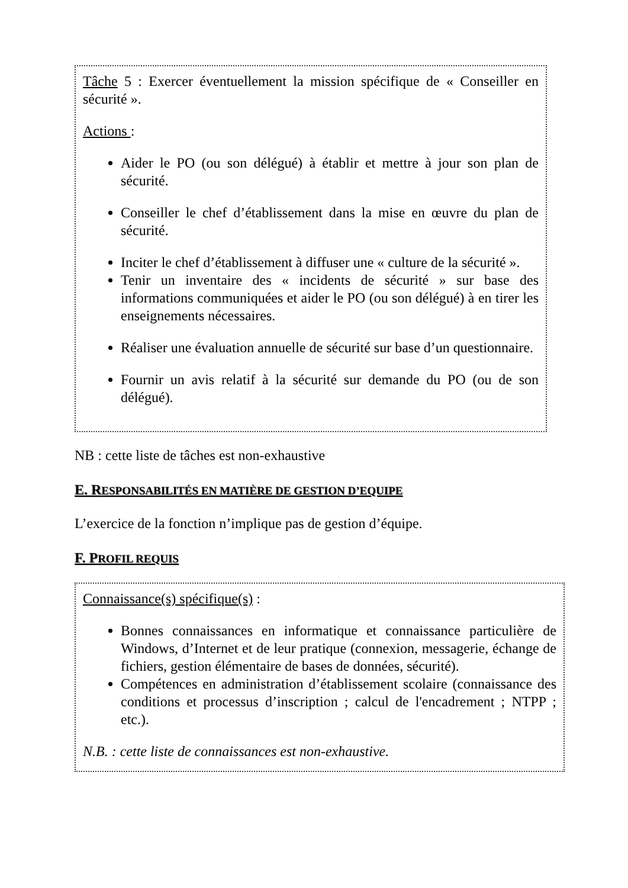Tâche 5 : Exercer éventuellement la mission spécifique de « Conseiller en sécurité ».
Actions :
Aider le PO (ou son délégué) à établir et mettre à jour son plan de sécurité.
Conseiller le chef d’établissement dans la mise en œuvre du plan de sécurité.
Inciter le chef d’établissement à diffuser une « culture de la sécurité ».
Tenir un inventaire des « incidents de sécurité » sur base des informations communiquées et aider le PO (ou son délégué) à en tirer les enseignements nécessaires.
Réaliser une évaluation annuelle de sécurité sur base d’un questionnaire.
Fournir un avis relatif à la sécurité sur demande du PO (ou de son délégué).
NB : cette liste de tâches est non-exhaustive
E. RESPONSABILITÉS EN MATIÈRE DE GESTION D’EQUIPE
L’exercice de la fonction n’implique pas de gestion d’équipe.
F. PROFIL REQUIS
Connaissance(s) spécifique(s) :
Bonnes connaissances en informatique et connaissance particulière de Windows, d’Internet et de leur pratique (connexion, messagerie, échange de fichiers, gestion élémentaire de bases de données, sécurité).
Compétences en administration d’établissement scolaire (connaissance des conditions et processus d’inscription ; calcul de l'encadrement ; NTPP ; etc.).
N.B. : cette liste de connaissances est non-exhaustive.